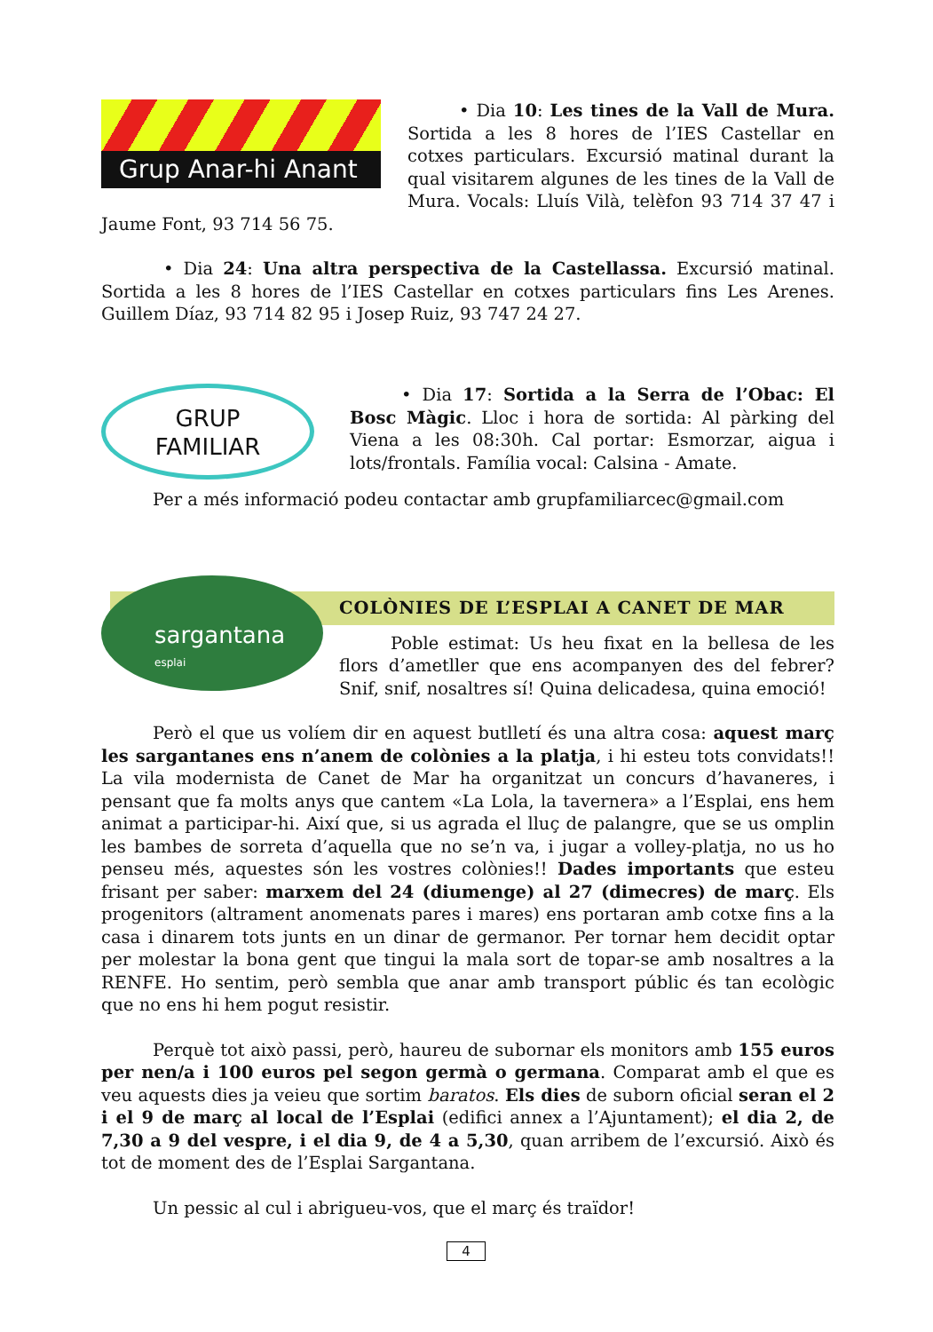Grup Anar-hi Anant
• Dia 10: Les tines de la Vall de Mura. Sortida a les 8 hores de l’IES Castellar en cotxes particulars. Excursió matinal durant la qual visitarem algunes de les tines de la Vall de Mura. Vocals: Lluís Vilà, telèfon 93 714 37 47 i Jaume Font, 93 714 56 75.
• Dia 24: Una altra perspectiva de la Castellassa. Excursió matinal. Sortida a les 8 hores de l’IES Castellar en cotxes particulars fins Les Arenes. Guillem Díaz, 93 714 82 95 i Josep Ruiz, 93 747 24 27.
GRUP
FAMILIAR
• Dia 17: Sortida a la Serra de l’Obac: El Bosc Màgic. Lloc i hora de sortida: Al pàrking del Viena a les 08:30h. Cal portar: Esmorzar, aigua i lots/frontals. Família vocal: Calsina - Amate.
Per a més informació podeu contactar amb grupfamiliarcec@gmail.com
sargantana
esplai
COLÒNIES DE L’ESPLAI A CANET DE MAR
Poble estimat: Us heu fixat en la bellesa de les flors d’ametller que ens acompanyen des del febrer? Snif, snif, nosaltres sí! Quina delicadesa, quina emoció!
Però el que us volíem dir en aquest butlletí és una altra cosa: aquest març les sargantanes ens n’anem de colònies a la platja, i hi esteu tots convidats!! La vila modernista de Canet de Mar ha organitzat un concurs d’havaneres, i pensant que fa molts anys que cantem «La Lola, la tavernera» a l’Esplai, ens hem animat a participar-hi. Així que, si us agrada el lluç de palangre, que se us omplin les bambes de sorreta d’aquella que no se’n va, i jugar a volley-platja, no us ho penseu més, aquestes són les vostres colònies!! Dades importants que esteu frisant per saber: marxem del 24 (diumenge) al 27 (dimecres) de març. Els progenitors (altrament anomenats pares i mares) ens portaran amb cotxe fins a la casa i dinarem tots junts en un dinar de germanor. Per tornar hem decidit optar per molestar la bona gent que tingui la mala sort de topar-se amb nosaltres a la RENFE. Ho sentim, però sembla que anar amb transport públic és tan ecològic que no ens hi hem pogut resistir.
Perquè tot això passi, però, haureu de subornar els monitors amb 155 euros per nen/a i 100 euros pel segon germà o germana. Comparat amb el que es veu aquests dies ja veieu que sortim baratos. Els dies de suborn oficial seran el 2 i el 9 de març al local de l’Esplai (edifici annex a l’Ajuntament); el dia 2, de 7,30 a 9 del vespre, i el dia 9, de 4 a 5,30, quan arribem de l’excursió. Això és tot de moment des de l’Esplai Sargantana.
Un pessic al cul i abrigueu-vos, que el març és traïdor!
4